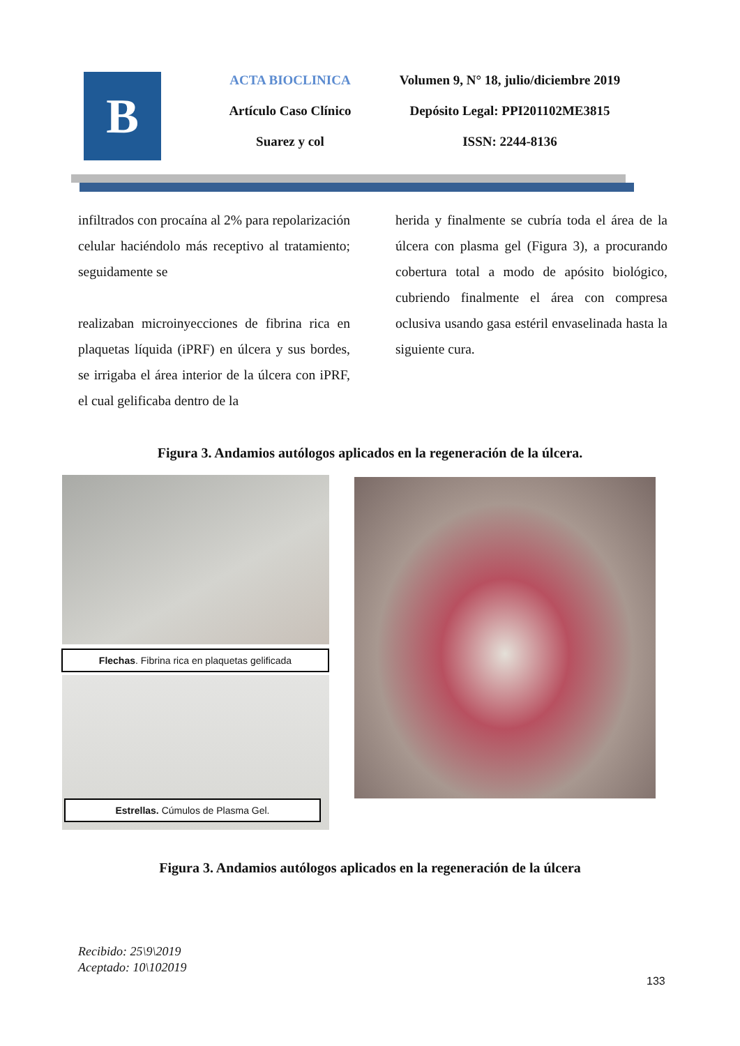B
ACTA BIOCLINICA
Artículo Caso Clínico
Suarez y col
Volumen 9, N° 18, julio/diciembre 2019
Depósito Legal: PPI201102ME3815
ISSN: 2244-8136
infiltrados con procaína al 2% para repolarización celular haciéndolo más receptivo al tratamiento; seguidamente se
realizaban microinyecciones de fibrina rica en plaquetas líquida (iPRF) en úlcera y sus bordes, se irrigaba el área interior de la úlcera con iPRF, el cual gelificaba dentro de la
herida y finalmente se cubría toda el área de la úlcera con plasma gel (Figura 3), a procurando cobertura total a modo de apósito biológico, cubriendo finalmente el área con compresa oclusiva usando gasa estéril envaselinada hasta la siguiente cura.
Figura 3. Andamios autólogos aplicados en la regeneración de la úlcera.
Flechas. Fibrina rica en plaquetas gelificada
Estrellas. Cúmulos de Plasma Gel.
Figura 3. Andamios autólogos aplicados en la regeneración de la úlcera
Recibido: 25\9\2019
Aceptado: 10\102019
133